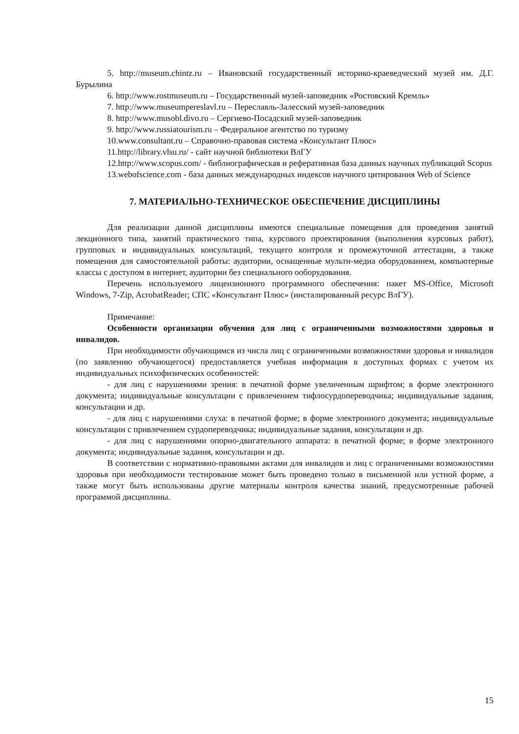5. http://museum.chintz.ru – Ивановский государственный историко-краеведческий музей им. Д.Г. Бурылина
6. http://www.rostmuseum.ru – Государственный музей-заповедник «Ростовский Кремль»
7. http://www.museumpereslavl.ru – Переславль-Залесский музей-заповедник
8. http://www.musobl.divo.ru – Сергиево-Посадский музей-заповедник
9. http://www.russiatourism.ru – Федеральное агентство по туризму
10.www.consultant.ru – Справочно-правовая система «Консультант Плюс»
11.http://library.vlsu.ru/ - сайт научной библиотеки ВлГУ
12.http://www.scopus.com/ - библиографическая и реферативная база данных научных публикаций Scopus
13.webofscience.com - база данных международных индексов научного цитирования Web of Science
7. МАТЕРИАЛЬНО-ТЕХНИЧЕСКОЕ ОБЕСПЕЧЕНИЕ ДИСЦИПЛИНЫ
Для реализации данной дисциплины имеются специальные помещения для проведения занятий лекционного типа, занятий практического типа, курсового проектирования (выполнения курсовых работ), групповых и индивидуальных консультаций, текущего контроля и промежуточной аттестации, а также помещения для самостоятельной работы: аудитории, оснащенные мульти-медиа оборудованием, компьютерные классы с доступом в интернет, аудитории без специального ооборудования.
Перечень используемого лицензионного программного обеспечения: пакет MS-Office, Microsoft Windows, 7-Zip, AcrobatReader; СПС «Консультант Плюс» (инсталированный ресурс ВлГУ).
Примечание:
Особенности организации обучения для лиц с ограниченными возможностями здоровья и инвалидов.
При необходимости обучающимся из числа лиц с ограниченными возможностями здоровья и инвалидов (по заявлению обучающегося) предоставляется учебная информация в доступных формах с учетом их индивидуальных психофизических особенностей:
- для лиц с нарушениями зрения: в печатной форме увеличенным шрифтом; в форме электронного документа; индивидуальные консультации с привлечением тифлосурдопереводчика; индивидуальные задания, консультации и др.
- для лиц с нарушениями слуха: в печатной форме; в форме электронного документа; индивидуальные консультации с привлечением сурдопереводчика; индивидуальные задания, консультации и др.
- для лиц с нарушениями опорно-двигательного аппарата: в печатной форме; в форме электронного документа; индивидуальные задания, консультации и др.
В соответствии с нормативно-правовыми актами для инвалидов и лиц с ограниченными возможностями здоровья при необходимости тестирование может быть проведено только в письменной или устной форме, а также могут быть использованы другие материалы контроля качества знаний, предусмотренные рабочей программой дисциплины.
15